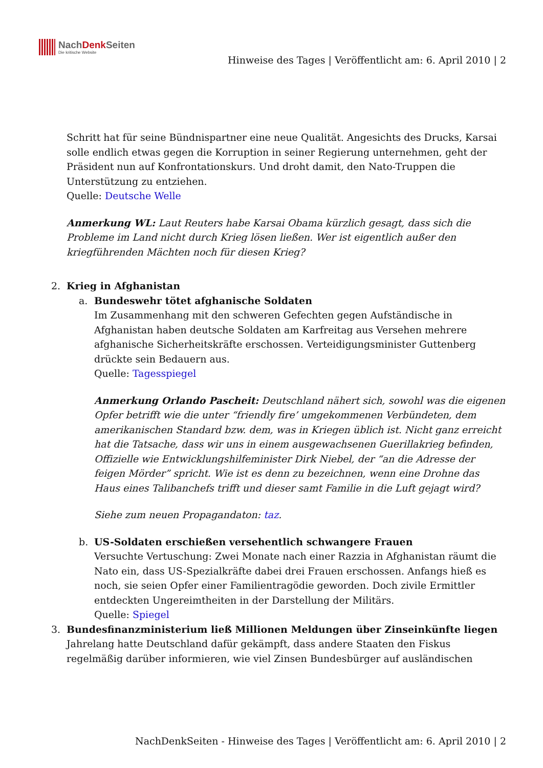NachDenk Seiten
Die kritische Website
Hinweise des Tages | Veröffentlicht am: 6. April 2010 | 2
Schritt hat für seine Bündnispartner eine neue Qualität. Angesichts des Drucks, Karsai solle endlich etwas gegen die Korruption in seiner Regierung unternehmen, geht der Präsident nun auf Konfrontationskurs. Und droht damit, den Nato-Truppen die Unterstützung zu entziehen.
Quelle: Deutsche Welle
Anmerkung WL: Laut Reuters habe Karsai Obama kürzlich gesagt, dass sich die Probleme im Land nicht durch Krieg lösen ließen. Wer ist eigentlich außer den kriegführenden Mächten noch für diesen Krieg?
2. Krieg in Afghanistan
a. Bundeswehr tötet afghanische Soldaten
Im Zusammenhang mit den schweren Gefechten gegen Aufständische in Afghanistan haben deutsche Soldaten am Karfreitag aus Versehen mehrere afghanische Sicherheitskräfte erschossen. Verteidigungsminister Guttenberg drückte sein Bedauern aus.
Quelle: Tagesspiegel
Anmerkung Orlando Pascheit: Deutschland nähert sich, sowohl was die eigenen Opfer betrifft wie die unter “friendly fire’ umgekommenen Verbündeten, dem amerikanischen Standard bzw. dem, was in Kriegen üblich ist. Nicht ganz erreicht hat die Tatsache, dass wir uns in einem ausgewachsenen Guerillakrieg befinden, Offizielle wie Entwicklungshilfeminister Dirk Niebel, der “an die Adresse der feigen Mörder” spricht. Wie ist es denn zu bezeichnen, wenn eine Drohne das Haus eines Talibanchefs trifft und dieser samt Familie in die Luft gejagt wird?
Siehe zum neuen Propagandaton: taz.
b. US-Soldaten erschießen versehentlich schwangere Frauen
Versuchte Vertuschung: Zwei Monate nach einer Razzia in Afghanistan räumt die Nato ein, dass US-Spezialkräfte dabei drei Frauen erschossen. Anfangs hieß es noch, sie seien Opfer einer Familientragödie geworden. Doch zivile Ermittler entdeckten Ungereimtheiten in der Darstellung der Militärs.
Quelle: Spiegel
3. Bundesfinanzministerium ließ Millionen Meldungen über Zinseinkünfte liegen
Jahrelang hatte Deutschland dafür gekämpft, dass andere Staaten den Fiskus regelmäßig darüber informieren, wie viel Zinsen Bundesbürger auf ausländischen
NachDenkSeiten - Hinweise des Tages | Veröffentlicht am: 6. April 2010 | 2